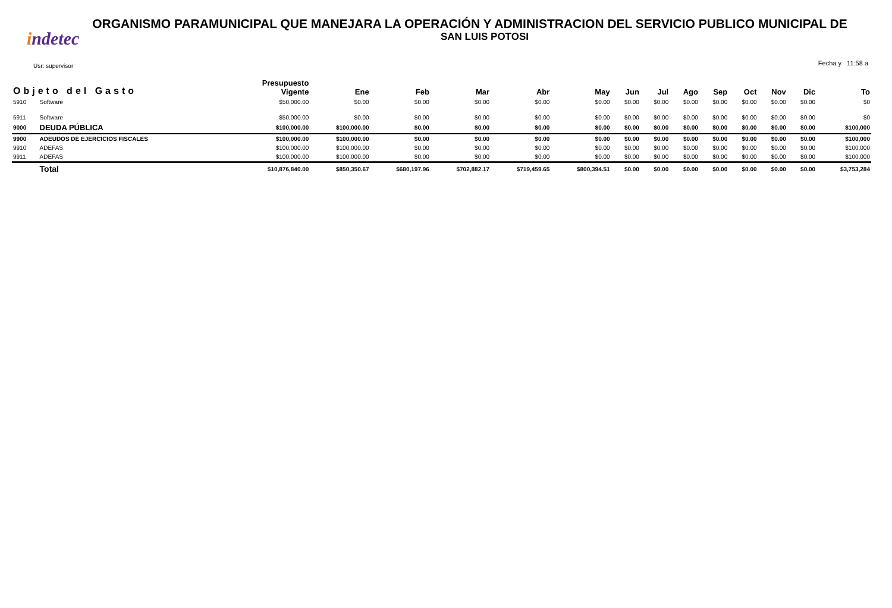ORGANISMO PARAMUNICIPAL QUE MANEJARA LA OPERACIÓN Y ADMINISTRACION DEL SERVICIO PUBLICO MUNICIPAL DE
SAN LUIS POTOSI
indetec
Usr: supervisor Fecha y 11:58 a
| Objeto del Gasto | | Presupuesto Vigente | Ene | Feb | Mar | Abr | May | Jun | Jul | Ago | Sep | Oct | Nov | Dic | To |
| --- | --- | --- | --- | --- | --- | --- | --- | --- | --- | --- | --- | --- | --- | --- | --- |
| 5910 | Software | $50,000.00 | $0.00 | $0.00 | $0.00 | $0.00 | $0.00 | $0.00 | $0.00 | $0.00 | $0.00 | $0.00 | $0.00 | $0.00 | $0 |
| 5911 | Software | $50,000.00 | $0.00 | $0.00 | $0.00 | $0.00 | $0.00 | $0.00 | $0.00 | $0.00 | $0.00 | $0.00 | $0.00 | $0.00 | $0 |
| 9000 | DEUDA PÚBLICA | $100,000.00 | $100,000.00 | $0.00 | $0.00 | $0.00 | $0.00 | $0.00 | $0.00 | $0.00 | $0.00 | $0.00 | $0.00 | $0.00 | $100,000 |
| 9900 | ADEUDOS DE EJERCICIOS FISCALES | $100,000.00 | $100,000.00 | $0.00 | $0.00 | $0.00 | $0.00 | $0.00 | $0.00 | $0.00 | $0.00 | $0.00 | $0.00 | $0.00 | $100,000 |
| 9910 | ADEFAS | $100,000.00 | $100,000.00 | $0.00 | $0.00 | $0.00 | $0.00 | $0.00 | $0.00 | $0.00 | $0.00 | $0.00 | $0.00 | $0.00 | $100,000 |
| 9911 | ADEFAS | $100,000.00 | $100,000.00 | $0.00 | $0.00 | $0.00 | $0.00 | $0.00 | $0.00 | $0.00 | $0.00 | $0.00 | $0.00 | $0.00 | $100,000 |
| | Total | $10,876,840.00 | $850,350.67 | $680,197.96 | $702,882.17 | $719,459.65 | $800,394.51 | $0.00 | $0.00 | $0.00 | $0.00 | $0.00 | $0.00 | $0.00 | $3,753,284 |